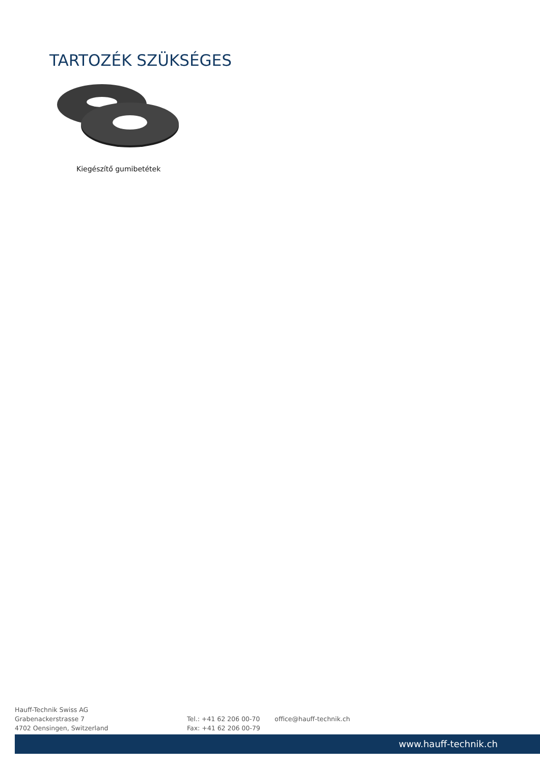TARTOZÉK SZÜKSÉGES
Kiegészítő gumibetétek
Hauff-Technik Swiss AG
Grabenackerstrasse 7
4702 Oensingen, Switzerland
Tel.: +41 62 206 00-70
Fax: +41 62 206 00-79
office@hauff-technik.ch
www.hauff-technik.ch